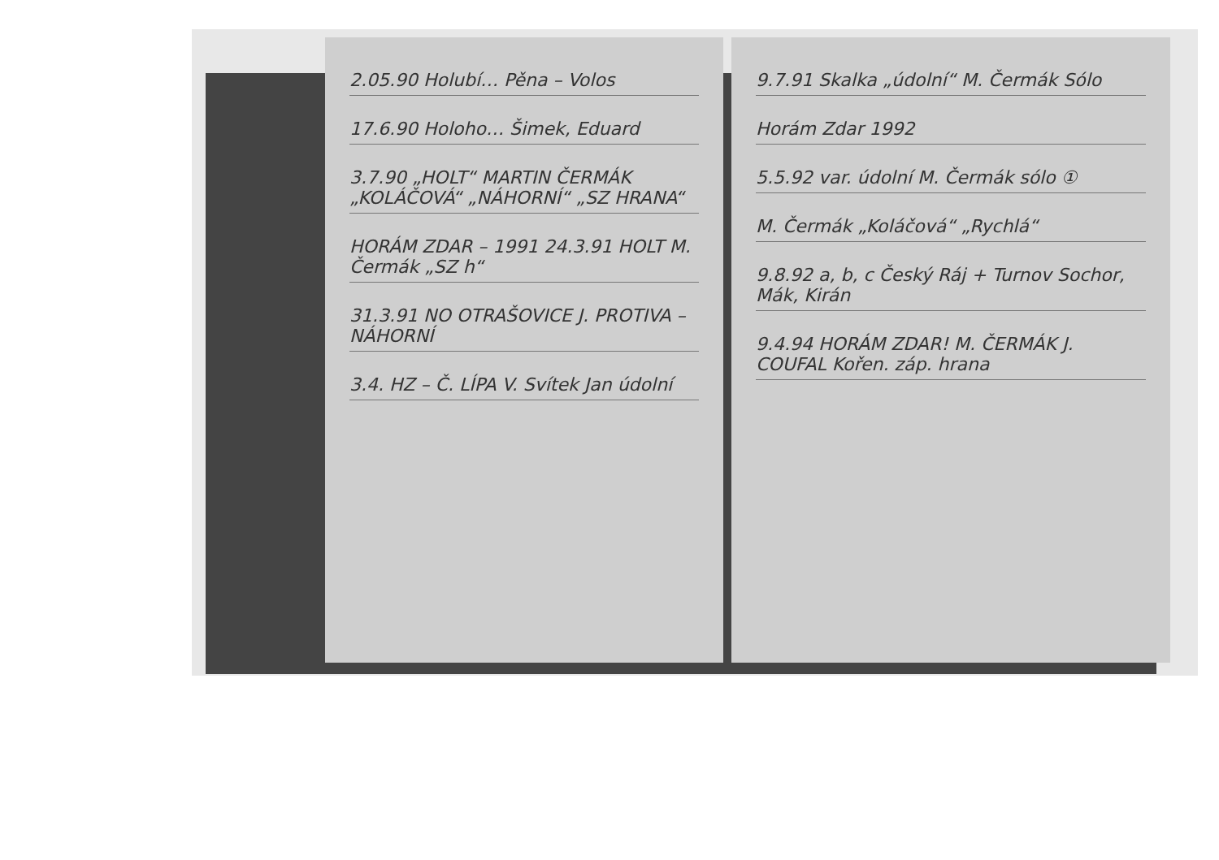2.05.90 Holubí… Pěna – Volos
17.6.90 Holoho… Šimek, Eduard
3.7.90 „HOLT“ MARTIN ČERMÁK „KOLÁČOVÁ“ „NÁHORNÍ“ „SZ HRANA“
HORÁM ZDAR – 1991 24.3.91 HOLT M. Čermák „SZ h“
31.3.91 NO OTRAŠOVICE J. PROTIVA – NÁHORNÍ
3.4. HZ – Č. LÍPA V. Svítek Jan údolní
9.7.91 Skalka „údolní“ M. Čermák Sólo
Horám Zdar 1992
5.5.92 var. údolní M. Čermák sólo ①
M. Čermák „Koláčová“ „Rychlá“
9.8.92 a, b, c Český Ráj + Turnov Sochor, Mák, Kirán
9.4.94 HORÁM ZDAR! M. ČERMÁK J. COUFAL Kořen. záp. hrana